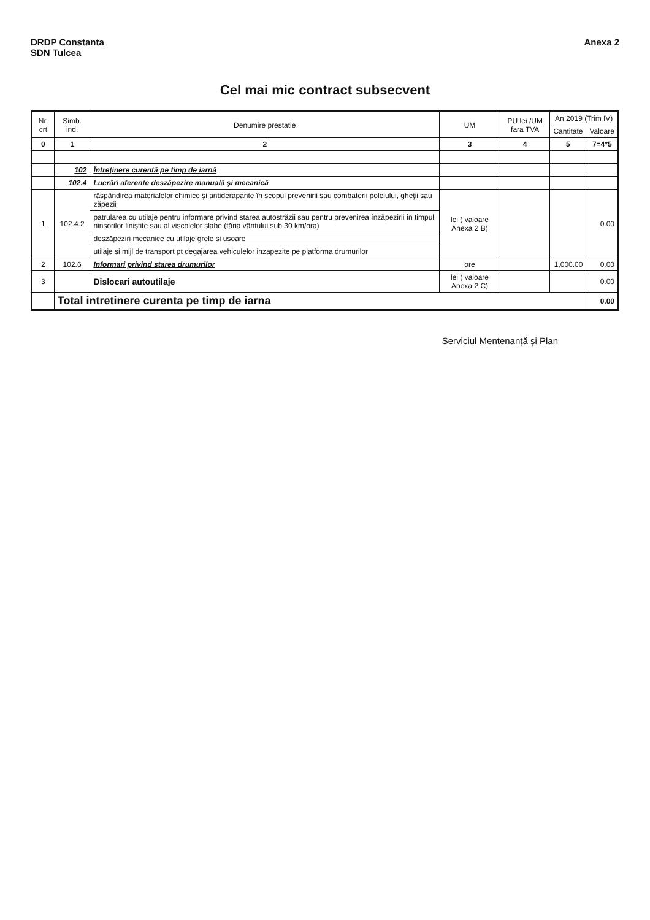DRDP Constanta
SDN Tulcea
Anexa 2
Cel mai mic contract subsecvent
| Nr. crt | Simb. ind. | Denumire prestatie | UM | PU lei /UM fara TVA | An 2019 (Trim IV) | |
| --- | --- | --- | --- | --- | --- | --- |
| | | | | | Cantitate | Valoare |
| 0 | 1 | 2 | 3 | 4 | 5 | 7=4*5 |
| | 102 | Întreţinere curentă pe timp de iarnă | | | | |
| | 102.4 | Lucrări aferente deszăpezire manuală şi mecanică | | | | |
| 1 | 102.4.2 | răspândirea materialelor chimice şi antiderapante în scopul prevenirii sau combaterii poleiului, gheţii sau zăpezii | lei ( valoare Anexa 2 B) | | | 0.00 |
| | | patrularea cu utilaje pentru informare privind starea autostrăzii sau pentru prevenirea înzăpezirii în timpul ninsorilor liniştite sau al viscolelor slabe (tăria vântului sub 30 km/ora) | | | | |
| | | deszăpeziri mecanice cu utilaje grele si usoare | | | | |
| | | utilaje si mijl de transport pt degajarea vehiculelor inzapezite pe platforma drumurilor | | | | |
| 2 | 102.6 | Informari privind starea drumurilor | ore | | 1,000.00 | 0.00 |
| 3 | | Dislocari autoutilaje | lei ( valoare Anexa 2 C) | | | 0.00 |
| | Total intretinere curenta pe timp de iarna | | | | | 0.00 |
Serviciul Mentenanță și Plan